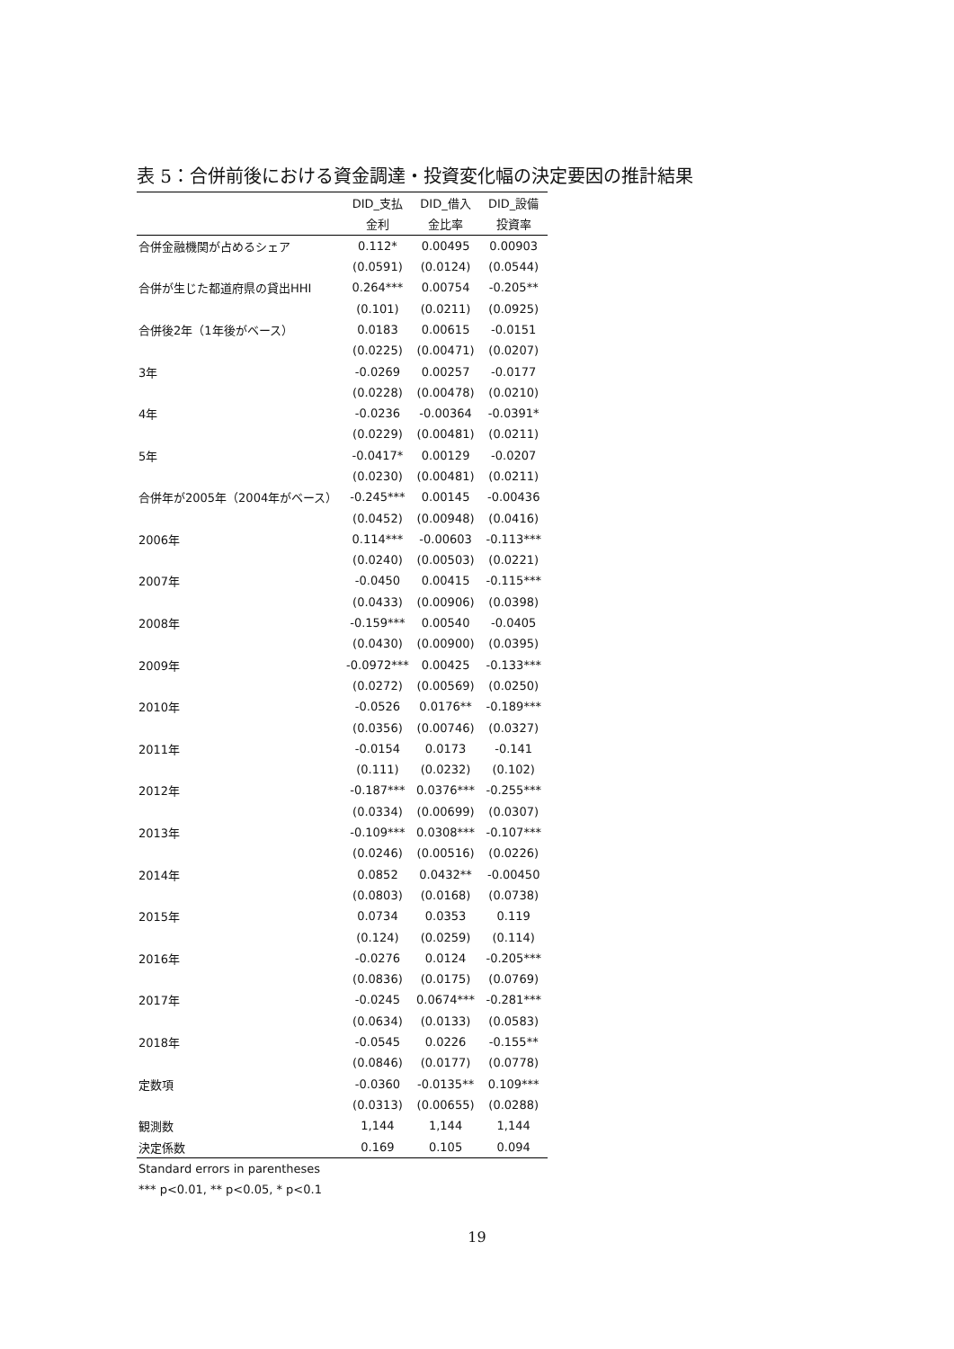表 5：合併前後における資金調達・投資変化幅の決定要因の推計結果
| | DID_支払 | DID_借入 | DID_設備 |
| --- | --- | --- | --- |
| | 金利 | 金比率 | 投資率 |
| 合併金融機関が占めるシェア | 0.112* | 0.00495 | 0.00903 |
| | (0.0591) | (0.0124) | (0.0544) |
| 合併が生じた都道府県の貸出HHI | 0.264*** | 0.00754 | -0.205** |
| | (0.101) | (0.0211) | (0.0925) |
| 合併後2年（1年後がベース） | 0.0183 | 0.00615 | -0.0151 |
| | (0.0225) | (0.00471) | (0.0207) |
| 3年 | -0.0269 | 0.00257 | -0.0177 |
| | (0.0228) | (0.00478) | (0.0210) |
| 4年 | -0.0236 | -0.00364 | -0.0391* |
| | (0.0229) | (0.00481) | (0.0211) |
| 5年 | -0.0417* | 0.00129 | -0.0207 |
| | (0.0230) | (0.00481) | (0.0211) |
| 合併年が2005年（2004年がベース） | -0.245*** | 0.00145 | -0.00436 |
| | (0.0452) | (0.00948) | (0.0416) |
| 2006年 | 0.114*** | -0.00603 | -0.113*** |
| | (0.0240) | (0.00503) | (0.0221) |
| 2007年 | -0.0450 | 0.00415 | -0.115*** |
| | (0.0433) | (0.00906) | (0.0398) |
| 2008年 | -0.159*** | 0.00540 | -0.0405 |
| | (0.0430) | (0.00900) | (0.0395) |
| 2009年 | -0.0972*** | 0.00425 | -0.133*** |
| | (0.0272) | (0.00569) | (0.0250) |
| 2010年 | -0.0526 | 0.0176** | -0.189*** |
| | (0.0356) | (0.00746) | (0.0327) |
| 2011年 | -0.0154 | 0.0173 | -0.141 |
| | (0.111) | (0.0232) | (0.102) |
| 2012年 | -0.187*** | 0.0376*** | -0.255*** |
| | (0.0334) | (0.00699) | (0.0307) |
| 2013年 | -0.109*** | 0.0308*** | -0.107*** |
| | (0.0246) | (0.00516) | (0.0226) |
| 2014年 | 0.0852 | 0.0432** | -0.00450 |
| | (0.0803) | (0.0168) | (0.0738) |
| 2015年 | 0.0734 | 0.0353 | 0.119 |
| | (0.124) | (0.0259) | (0.114) |
| 2016年 | -0.0276 | 0.0124 | -0.205*** |
| | (0.0836) | (0.0175) | (0.0769) |
| 2017年 | -0.0245 | 0.0674*** | -0.281*** |
| | (0.0634) | (0.0133) | (0.0583) |
| 2018年 | -0.0545 | 0.0226 | -0.155** |
| | (0.0846) | (0.0177) | (0.0778) |
| 定数項 | -0.0360 | -0.0135** | 0.109*** |
| | (0.0313) | (0.00655) | (0.0288) |
| 観測数 | 1,144 | 1,144 | 1,144 |
| 決定係数 | 0.169 | 0.105 | 0.094 |
| Standard errors in parentheses | | | |
| *** p<0.01, ** p<0.05, * p<0.1 | | | |
19